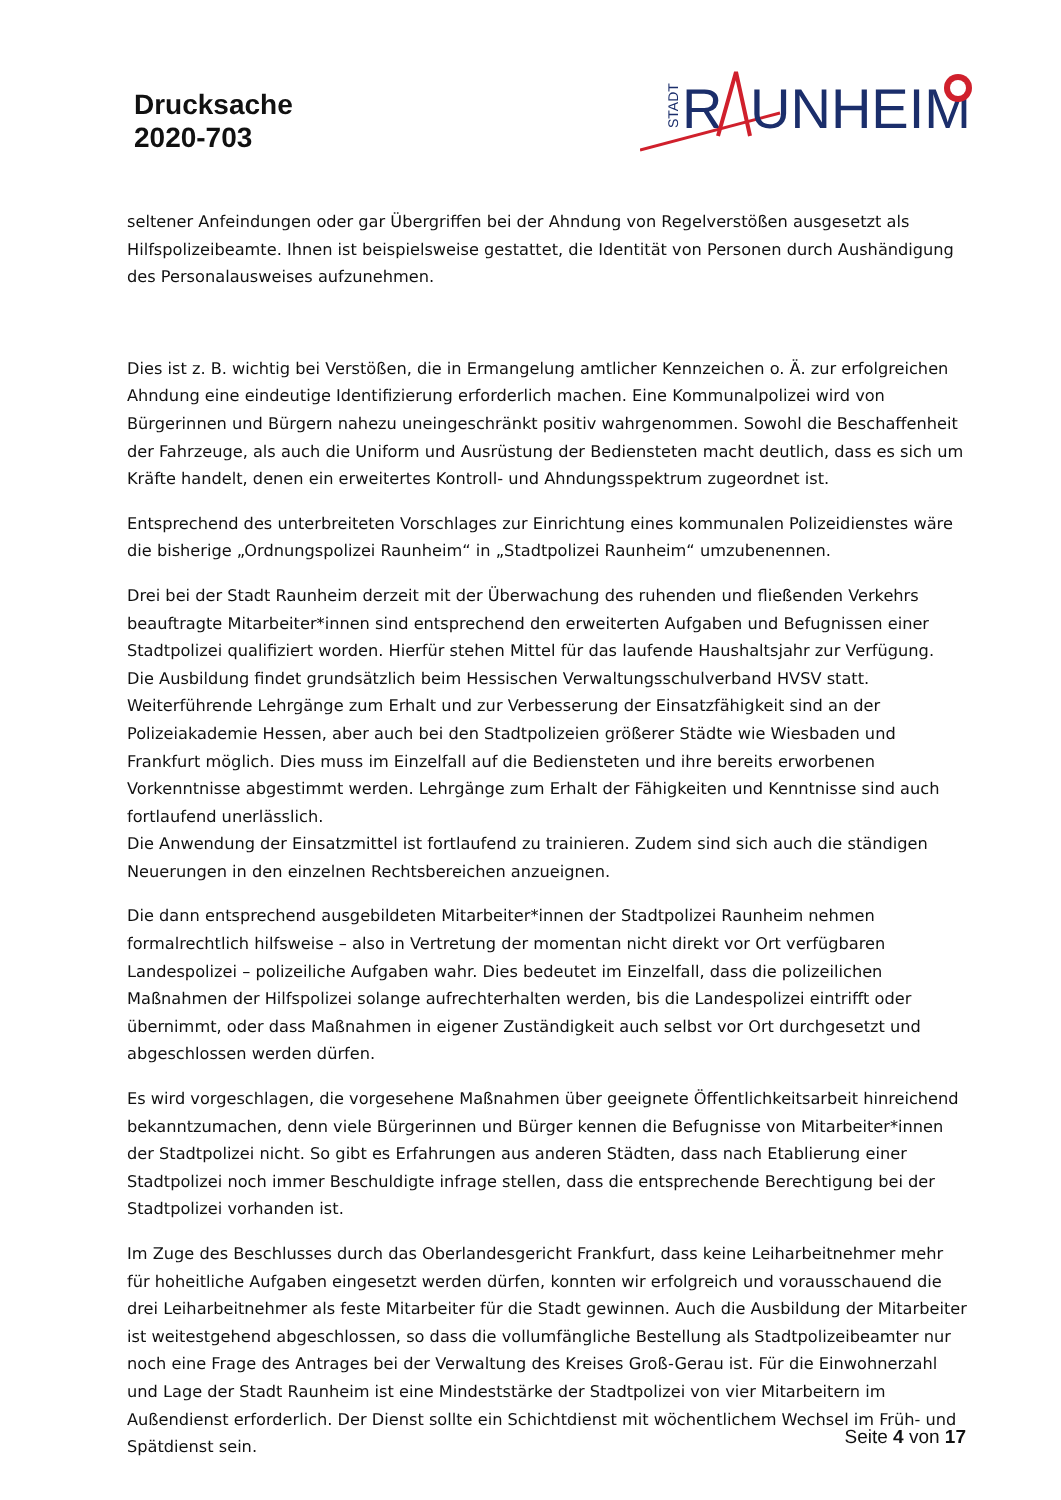Drucksache
2020-703
STADT
R
UNHEIM
seltener Anfeindungen oder gar Übergriffen bei der Ahndung von Regelverstößen ausgesetzt als Hilfspolizeibeamte. Ihnen ist beispielsweise gestattet, die Identität von Personen durch Aushändigung des Personalausweises aufzunehmen.
Dies ist z. B. wichtig bei Verstößen, die in Ermangelung amtlicher Kennzeichen o. Ä. zur erfolgreichen Ahndung eine eindeutige Identifizierung erforderlich machen. Eine Kommunalpolizei wird von Bürgerinnen und Bürgern nahezu uneingeschränkt positiv wahrgenommen. Sowohl die Beschaffenheit der Fahrzeuge, als auch die Uniform und Ausrüstung der Bediensteten macht deutlich, dass es sich um Kräfte handelt, denen ein erweitertes Kontroll- und Ahndungsspektrum zugeordnet ist.
Entsprechend des unterbreiteten Vorschlages zur Einrichtung eines kommunalen Polizeidienstes wäre die bisherige „Ordnungspolizei Raunheim“ in „Stadtpolizei Raunheim“ umzubenennen.
Drei bei der Stadt Raunheim derzeit mit der Überwachung des ruhenden und fließenden Verkehrs beauftragte Mitarbeiter*innen sind entsprechend den erweiterten Aufgaben und Befugnissen einer Stadtpolizei qualifiziert worden. Hierfür stehen Mittel für das laufende Haushaltsjahr zur Verfügung.
Die Ausbildung findet grundsätzlich beim Hessischen Verwaltungsschulverband HVSV statt. Weiterführende Lehrgänge zum Erhalt und zur Verbesserung der Einsatzfähigkeit sind an der Polizeiakademie Hessen, aber auch bei den Stadtpolizeien größerer Städte wie Wiesbaden und Frankfurt möglich. Dies muss im Einzelfall auf die Bediensteten und ihre bereits erworbenen Vorkenntnisse abgestimmt werden. Lehrgänge zum Erhalt der Fähigkeiten und Kenntnisse sind auch fortlaufend unerlässlich.
Die Anwendung der Einsatzmittel ist fortlaufend zu trainieren. Zudem sind sich auch die ständigen Neuerungen in den einzelnen Rechtsbereichen anzueignen.
Die dann entsprechend ausgebildeten Mitarbeiter*innen der Stadtpolizei Raunheim nehmen formalrechtlich hilfsweise – also in Vertretung der momentan nicht direkt vor Ort verfügbaren Landespolizei – polizeiliche Aufgaben wahr. Dies bedeutet im Einzelfall, dass die polizeilichen Maßnahmen der Hilfspolizei solange aufrechterhalten werden, bis die Landespolizei eintrifft oder übernimmt, oder dass Maßnahmen in eigener Zuständigkeit auch selbst vor Ort durchgesetzt und abgeschlossen werden dürfen.
Es wird vorgeschlagen, die vorgesehene Maßnahmen über geeignete Öffentlichkeitsarbeit hinreichend bekanntzumachen, denn viele Bürgerinnen und Bürger kennen die Befugnisse von Mitarbeiter*innen der Stadtpolizei nicht. So gibt es Erfahrungen aus anderen Städten, dass nach Etablierung einer Stadtpolizei noch immer Beschuldigte infrage stellen, dass die entsprechende Berechtigung bei der Stadtpolizei vorhanden ist.
Im Zuge des Beschlusses durch das Oberlandesgericht Frankfurt, dass keine Leiharbeitnehmer mehr für hoheitliche Aufgaben eingesetzt werden dürfen, konnten wir erfolgreich und vorausschauend die drei Leiharbeitnehmer als feste Mitarbeiter für die Stadt gewinnen. Auch die Ausbildung der Mitarbeiter ist weitestgehend abgeschlossen, so dass die vollumfängliche Bestellung als Stadtpolizeibeamter nur noch eine Frage des Antrages bei der Verwaltung des Kreises Groß-Gerau ist. Für die Einwohnerzahl und Lage der Stadt Raunheim ist eine Mindeststärke der Stadtpolizei von vier Mitarbeitern im Außendienst erforderlich. Der Dienst sollte ein Schichtdienst mit wöchentlichem Wechsel im Früh- und Spätdienst sein.
Seite 4 von 17